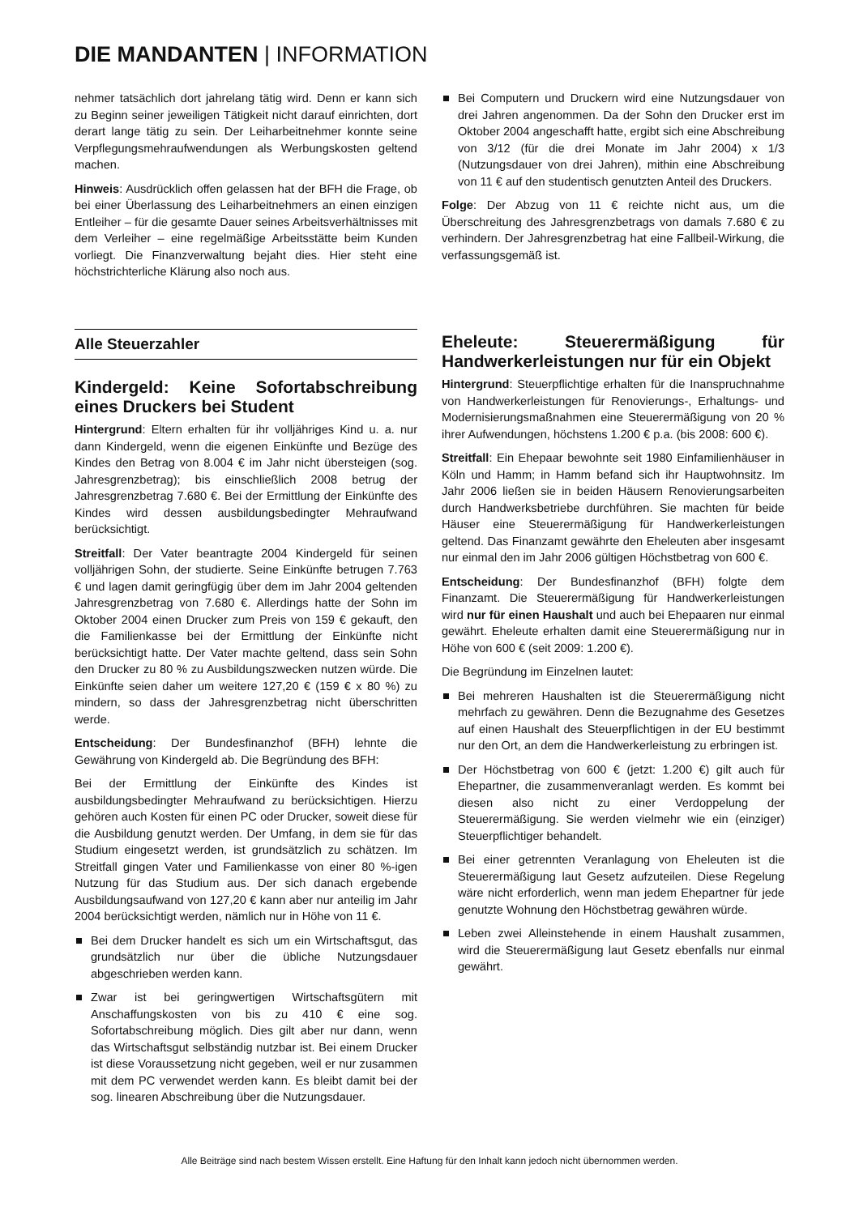DIE MANDANTEN | INFORMATION
nehmer tatsächlich dort jahrelang tätig wird. Denn er kann sich zu Beginn seiner jeweiligen Tätigkeit nicht darauf einrichten, dort derart lange tätig zu sein. Der Leiharbeitnehmer konnte seine Verpflegungsmehraufwendungen als Werbungskosten geltend machen.
Hinweis: Ausdrücklich offen gelassen hat der BFH die Frage, ob bei einer Überlassung des Leiharbeitnehmers an einen einzigen Entleiher – für die gesamte Dauer seines Arbeitsverhältnisses mit dem Verleiher – eine regelmäßige Arbeitsstätte beim Kunden vorliegt. Die Finanzverwaltung bejaht dies. Hier steht eine höchstrichterliche Klärung also noch aus.
Alle Steuerzahler
Kindergeld: Keine Sofortabschreibung eines Druckers bei Student
Hintergrund: Eltern erhalten für ihr volljähriges Kind u. a. nur dann Kindergeld, wenn die eigenen Einkünfte und Bezüge des Kindes den Betrag von 8.004 € im Jahr nicht übersteigen (sog. Jahresgrenzbetrag); bis einschließlich 2008 betrug der Jahresgrenzbetrag 7.680 €. Bei der Ermittlung der Einkünfte des Kindes wird dessen ausbildungsbedingter Mehraufwand berücksichtigt.
Streitfall: Der Vater beantragte 2004 Kindergeld für seinen volljährigen Sohn, der studierte. Seine Einkünfte betrugen 7.763 € und lagen damit geringfügig über dem im Jahr 2004 geltenden Jahresgrenzbetrag von 7.680 €. Allerdings hatte der Sohn im Oktober 2004 einen Drucker zum Preis von 159 € gekauft, den die Familienkasse bei der Ermittlung der Einkünfte nicht berücksichtigt hatte. Der Vater machte geltend, dass sein Sohn den Drucker zu 80 % zu Ausbildungszwecken nutzen würde. Die Einkünfte seien daher um weitere 127,20 € (159 € x 80 %) zu mindern, so dass der Jahresgrenzbetrag nicht überschritten werde.
Entscheidung: Der Bundesfinanzhof (BFH) lehnte die Gewährung von Kindergeld ab. Die Begründung des BFH:
Bei der Ermittlung der Einkünfte des Kindes ist ausbildungsbedingter Mehraufwand zu berücksichtigen. Hierzu gehören auch Kosten für einen PC oder Drucker, soweit diese für die Ausbildung genutzt werden. Der Umfang, in dem sie für das Studium eingesetzt werden, ist grundsätzlich zu schätzen. Im Streitfall gingen Vater und Familienkasse von einer 80 %-igen Nutzung für das Studium aus. Der sich danach ergebende Ausbildungsaufwand von 127,20 € kann aber nur anteilig im Jahr 2004 berücksichtigt werden, nämlich nur in Höhe von 11 €.
Bei dem Drucker handelt es sich um ein Wirtschaftsgut, das grundsätzlich nur über die übliche Nutzungsdauer abgeschrieben werden kann.
Zwar ist bei geringwertigen Wirtschaftsgütern mit Anschaffungskosten von bis zu 410 € eine sog. Sofortabschreibung möglich. Dies gilt aber nur dann, wenn das Wirtschaftsgut selbständig nutzbar ist. Bei einem Drucker ist diese Voraussetzung nicht gegeben, weil er nur zusammen mit dem PC verwendet werden kann. Es bleibt damit bei der sog. linearen Abschreibung über die Nutzungsdauer.
Bei Computern und Druckern wird eine Nutzungsdauer von drei Jahren angenommen. Da der Sohn den Drucker erst im Oktober 2004 angeschafft hatte, ergibt sich eine Abschreibung von 3/12 (für die drei Monate im Jahr 2004) x 1/3 (Nutzungsdauer von drei Jahren), mithin eine Abschreibung von 11 € auf den studentisch genutzten Anteil des Druckers.
Folge: Der Abzug von 11 € reichte nicht aus, um die Überschreitung des Jahresgrenzbetrags von damals 7.680 € zu verhindern. Der Jahresgrenzbetrag hat eine Fallbeil-Wirkung, die verfassungsgemäß ist.
Eheleute: Steuerermäßigung für Handwerkerleistungen nur für ein Objekt
Hintergrund: Steuerpflichtige erhalten für die Inanspruchnahme von Handwerkerleistungen für Renovierungs-, Erhaltungs- und Modernisierungsmaßnahmen eine Steuerermäßigung von 20 % ihrer Aufwendungen, höchstens 1.200 € p.a. (bis 2008: 600 €).
Streitfall: Ein Ehepaar bewohnte seit 1980 Einfamilienhäuser in Köln und Hamm; in Hamm befand sich ihr Hauptwohnsitz. Im Jahr 2006 ließen sie in beiden Häusern Renovierungsarbeiten durch Handwerksbetriebe durchführen. Sie machten für beide Häuser eine Steuerermäßigung für Handwerkerleistungen geltend. Das Finanzamt gewährte den Eheleuten aber insgesamt nur einmal den im Jahr 2006 gültigen Höchstbetrag von 600 €.
Entscheidung: Der Bundesfinanzhof (BFH) folgte dem Finanzamt. Die Steuerermäßigung für Handwerkerleistungen wird nur für einen Haushalt und auch bei Ehepaaren nur einmal gewährt. Eheleute erhalten damit eine Steuerermäßigung nur in Höhe von 600 € (seit 2009: 1.200 €).
Die Begründung im Einzelnen lautet:
Bei mehreren Haushalten ist die Steuerermäßigung nicht mehrfach zu gewähren. Denn die Bezugnahme des Gesetzes auf einen Haushalt des Steuerpflichtigen in der EU bestimmt nur den Ort, an dem die Handwerkerleistung zu erbringen ist.
Der Höchstbetrag von 600 € (jetzt: 1.200 €) gilt auch für Ehepartner, die zusammenveranlagt werden. Es kommt bei diesen also nicht zu einer Verdoppelung der Steuerermäßigung. Sie werden vielmehr wie ein (einziger) Steuerpflichtiger behandelt.
Bei einer getrennten Veranlagung von Eheleuten ist die Steuerermäßigung laut Gesetz aufzuteilen. Diese Regelung wäre nicht erforderlich, wenn man jedem Ehepartner für jede genutzte Wohnung den Höchstbetrag gewähren würde.
Leben zwei Alleinstehende in einem Haushalt zusammen, wird die Steuerermäßigung laut Gesetz ebenfalls nur einmal gewährt.
Alle Beiträge sind nach bestem Wissen erstellt. Eine Haftung für den Inhalt kann jedoch nicht übernommen werden.